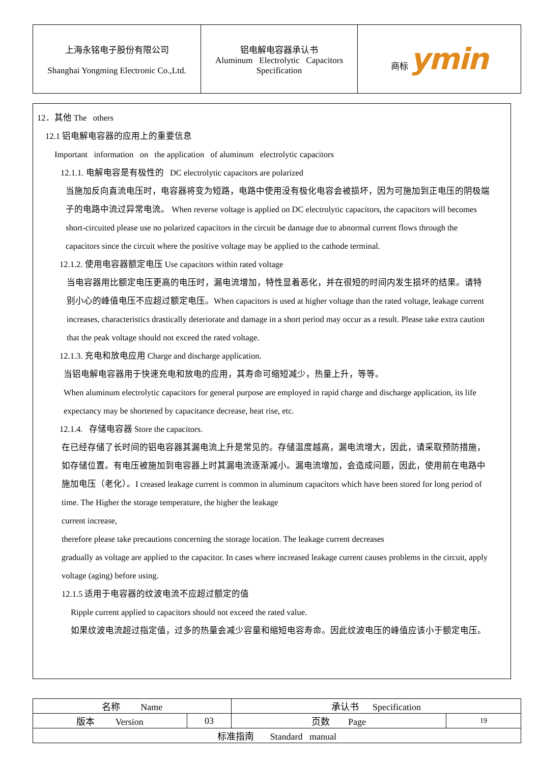| 上海永铭电子股份有限公司 Shanghai Yongming Electronic Co.,Ltd. | 铝电解电容器承认书 Aluminum Electrolytic Capacitors Specification | 商标 ymin |
12．其他 The others
12.1 铝电解电容器的应用上的重要信息
Important information on the application of aluminum electrolytic capacitors
12.1.1. 电解电容是有极性的 DC electrolytic capacitors are polarized
当施加反向直流电压时，电容器将变为短路，电路中使用没有极化电容会被损坏，因为可施加到正电压的阴极端子的电路中流过异常电流。 When reverse voltage is applied on DC electrolytic capacitors, the capacitors will becomes short-circuited please use no polarized capacitors in the circuit be damage due to abnormal current flows through the capacitors since the circuit where the positive voltage may be applied to the cathode terminal.
12.1.2. 使用电容器额定电压 Use capacitors within rated voltage
当电容器用比额定电压更高的电压时，漏电流增加，特性显着恶化，并在很短的时间内发生损坏的结果。请特别小心的峰值电压不应超过额定电压。When capacitors is used at higher voltage than the rated voltage, leakage current increases, characteristics drastically deteriorate and damage in a short period may occur as a result. Please take extra caution that the peak voltage should not exceed the rated voltage.
12.1.3. 充电和放电应用 Charge and discharge application.
当铝电解电容器用于快速充电和放电的应用，其寿命可缩短减少，热量上升，等等。
When aluminum electrolytic capacitors for general purpose are employed in rapid charge and discharge application, its life expectancy may be shortened by capacitance decrease, heat rise, etc.
12.1.4. 存储电容器 Store the capacitors.
在已经存储了长时间的铝电容器其漏电流上升是常见的。存储温度越高，漏电流增大，因此，请采取预防措施，如存储位置。有电压被施加到电容器上时其漏电流逐渐减小。漏电流增加，会造成问题，因此，使用前在电路中施加电压（老化）。I creased leakage current is common in aluminum capacitors which have been stored for long period of time. The Higher the storage temperature, the higher the leakage
current increase,
therefore please take precautions concerning the storage location. The leakage current decreases
gradually as voltage are applied to the capacitor. In cases where increased leakage current causes problems in the circuit, apply voltage (aging) before using.
12.1.5 适用于电容器的纹波电流不应超过额定的值
Ripple current applied to capacitors should not exceed the rated value.
如果纹波电流超过指定值，过多的热量会减少容量和缩短电容寿命。因此纹波电压的峰值应该小于额定电压。
| 名称 Name | | 承认书 Specification | |
| 版本 Version | 03 | 页数 Page | 19 |
| 标准指南 Standard manual | | | |